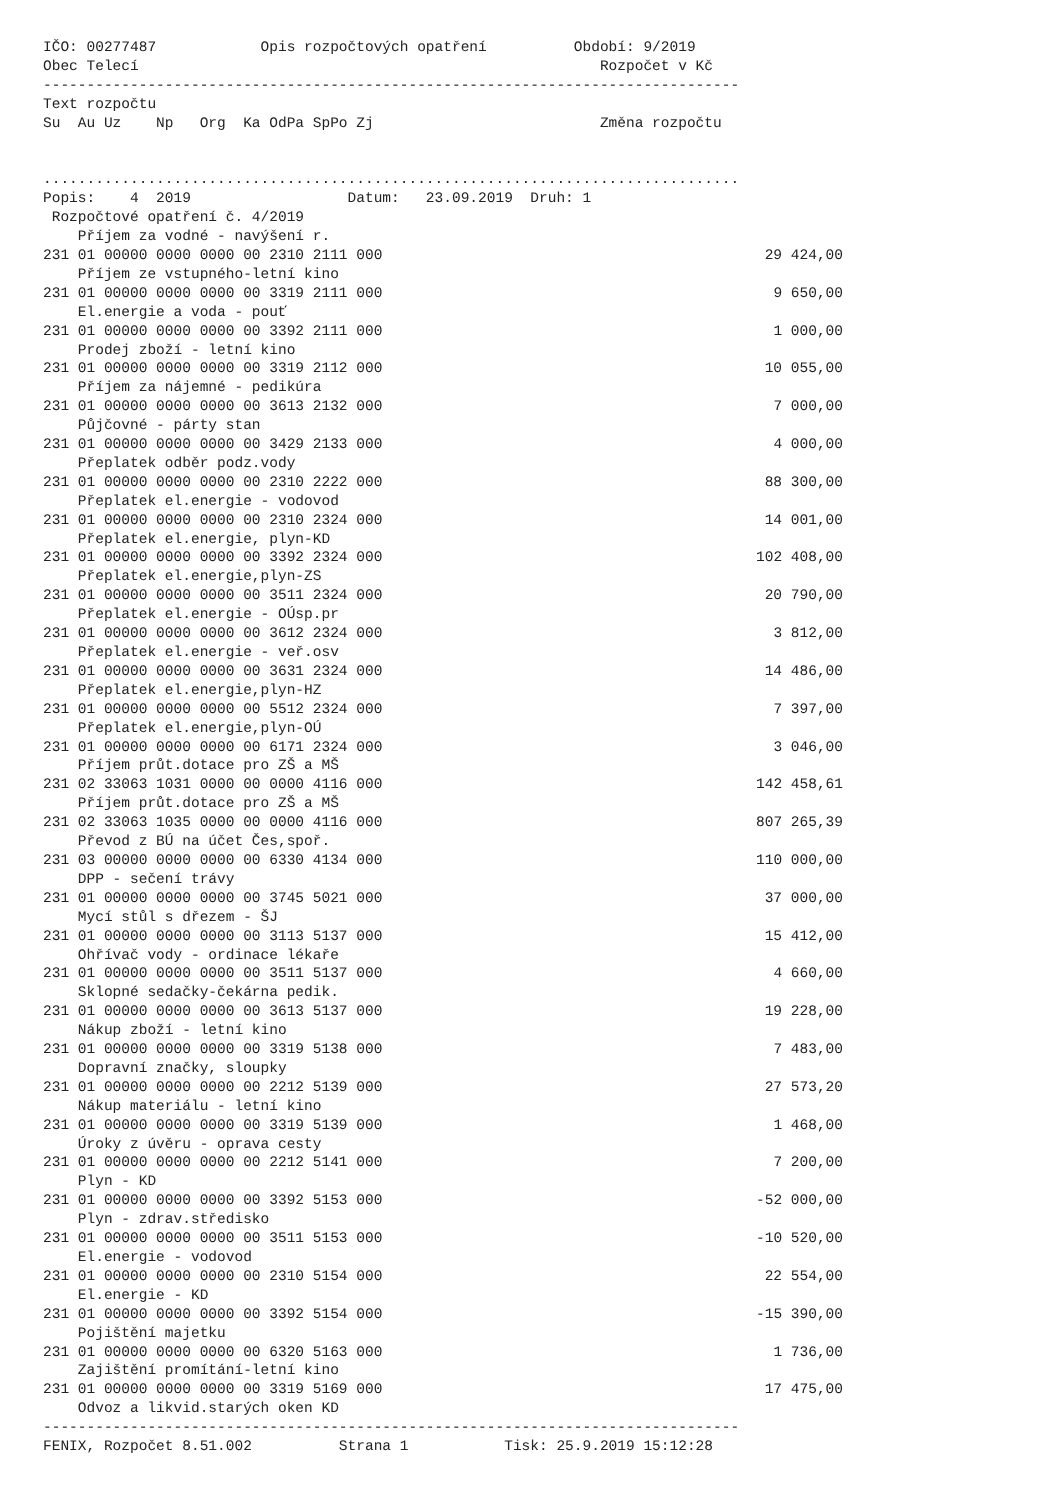IČO: 00277487            Opis rozpočtových opatření          Období: 9/2019
Obec Telecí                                                     Rozpočet v Kč
--------------------------------------------------------------------------------
Text rozpočtu
Su  Au Uz    Np   Org  Ka OdPa SpPo Zj                          Změna rozpočtu


................................................................................
Popis:    4  2019                  Datum:   23.09.2019  Druh: 1
 Rozpočtové opatření č. 4/2019
| Příjem za vodné - navýšení r. | |
| 231 01 00000 0000 0000 00 2310 2111 000 | 29 424,00 |
| Příjem ze vstupného-letní kino | |
| 231 01 00000 0000 0000 00 3319 2111 000 | 9 650,00 |
| El.energie a voda - pouť | |
| 231 01 00000 0000 0000 00 3392 2111 000 | 1 000,00 |
| Prodej zboží - letní kino | |
| 231 01 00000 0000 0000 00 3319 2112 000 | 10 055,00 |
| Příjem za nájemné - pedikúra | |
| 231 01 00000 0000 0000 00 3613 2132 000 | 7 000,00 |
| Půjčovné - párty stan | |
| 231 01 00000 0000 0000 00 3429 2133 000 | 4 000,00 |
| Přeplatek odběr podz.vody | |
| 231 01 00000 0000 0000 00 2310 2222 000 | 88 300,00 |
| Přeplatek el.energie - vodovod | |
| 231 01 00000 0000 0000 00 2310 2324 000 | 14 001,00 |
| Přeplatek el.energie, plyn-KD | |
| 231 01 00000 0000 0000 00 3392 2324 000 | 102 408,00 |
| Přeplatek el.energie,plyn-ZS | |
| 231 01 00000 0000 0000 00 3511 2324 000 | 20 790,00 |
| Přeplatek el.energie - OÚsp.pr | |
| 231 01 00000 0000 0000 00 3612 2324 000 | 3 812,00 |
| Přeplatek el.energie - veř.osv | |
| 231 01 00000 0000 0000 00 3631 2324 000 | 14 486,00 |
| Přeplatek el.energie,plyn-HZ | |
| 231 01 00000 0000 0000 00 5512 2324 000 | 7 397,00 |
| Přeplatek el.energie,plyn-OÚ | |
| 231 01 00000 0000 0000 00 6171 2324 000 | 3 046,00 |
| Příjem průt.dotace pro ZŠ a MŠ | |
| 231 02 33063 1031 0000 00 0000 4116 000 | 142 458,61 |
| Příjem průt.dotace pro ZŠ a MŠ | |
| 231 02 33063 1035 0000 00 0000 4116 000 | 807 265,39 |
| Převod z BÚ na účet Čes,spoř. | |
| 231 03 00000 0000 0000 00 6330 4134 000 | 110 000,00 |
| DPP - sečení trávy | |
| 231 01 00000 0000 0000 00 3745 5021 000 | 37 000,00 |
| Mycí stůl s dřezem - ŠJ | |
| 231 01 00000 0000 0000 00 3113 5137 000 | 15 412,00 |
| Ohřívač vody - ordinace lékaře | |
| 231 01 00000 0000 0000 00 3511 5137 000 | 4 660,00 |
| Sklopné sedačky-čekárna pedik. | |
| 231 01 00000 0000 0000 00 3613 5137 000 | 19 228,00 |
| Nákup zboží - letní kino | |
| 231 01 00000 0000 0000 00 3319 5138 000 | 7 483,00 |
| Dopravní značky, sloupky | |
| 231 01 00000 0000 0000 00 2212 5139 000 | 27 573,20 |
| Nákup materiálu - letní kino | |
| 231 01 00000 0000 0000 00 3319 5139 000 | 1 468,00 |
| Úroky z úvěru - oprava cesty | |
| 231 01 00000 0000 0000 00 2212 5141 000 | 7 200,00 |
| Plyn - KD | |
| 231 01 00000 0000 0000 00 3392 5153 000 | -52 000,00 |
| Plyn - zdrav.středisko | |
| 231 01 00000 0000 0000 00 3511 5153 000 | -10 520,00 |
| El.energie - vodovod | |
| 231 01 00000 0000 0000 00 2310 5154 000 | 22 554,00 |
| El.energie - KD | |
| 231 01 00000 0000 0000 00 3392 5154 000 | -15 390,00 |
| Pojištění majetku | |
| 231 01 00000 0000 0000 00 6320 5163 000 | 1 736,00 |
| Zajištění promítání-letní kino | |
| 231 01 00000 0000 0000 00 3319 5169 000 | 17 475,00 |
| Odvoz a likvid.starých oken KD | |
--------------------------------------------------------------------------------
FENIX, Rozpočet 8.51.002          Strana 1           Tisk: 25.9.2019 15:12:28